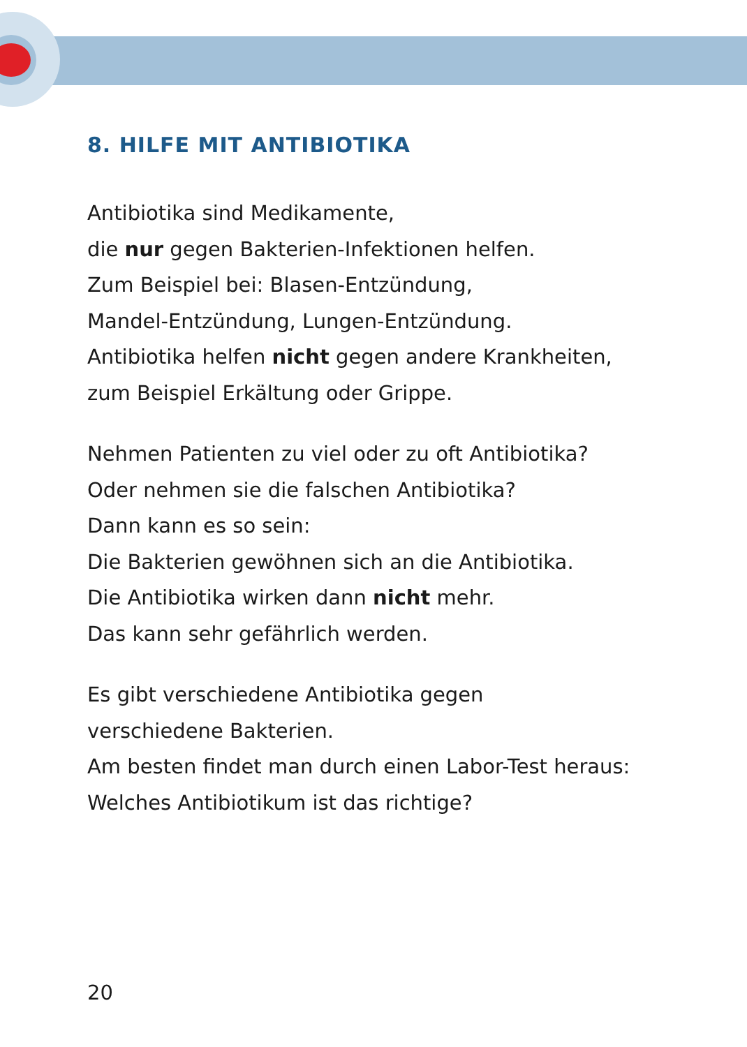8. HILFE MIT ANTIBIOTIKA
Antibiotika sind Medikamente,
die nur gegen Bakterien-Infektionen helfen.
Zum Beispiel bei: Blasen-Entzündung,
Mandel-Entzündung, Lungen-Entzündung.
Antibiotika helfen nicht gegen andere Krankheiten,
zum Beispiel Erkältung oder Grippe.
Nehmen Patienten zu viel oder zu oft Antibiotika?
Oder nehmen sie die falschen Antibiotika?
Dann kann es so sein:
Die Bakterien gewöhnen sich an die Antibiotika.
Die Antibiotika wirken dann nicht mehr.
Das kann sehr gefährlich werden.
Es gibt verschiedene Antibiotika gegen
verschiedene Bakterien.
Am besten findet man durch einen Labor-Test heraus:
Welches Antibiotikum ist das richtige?
20